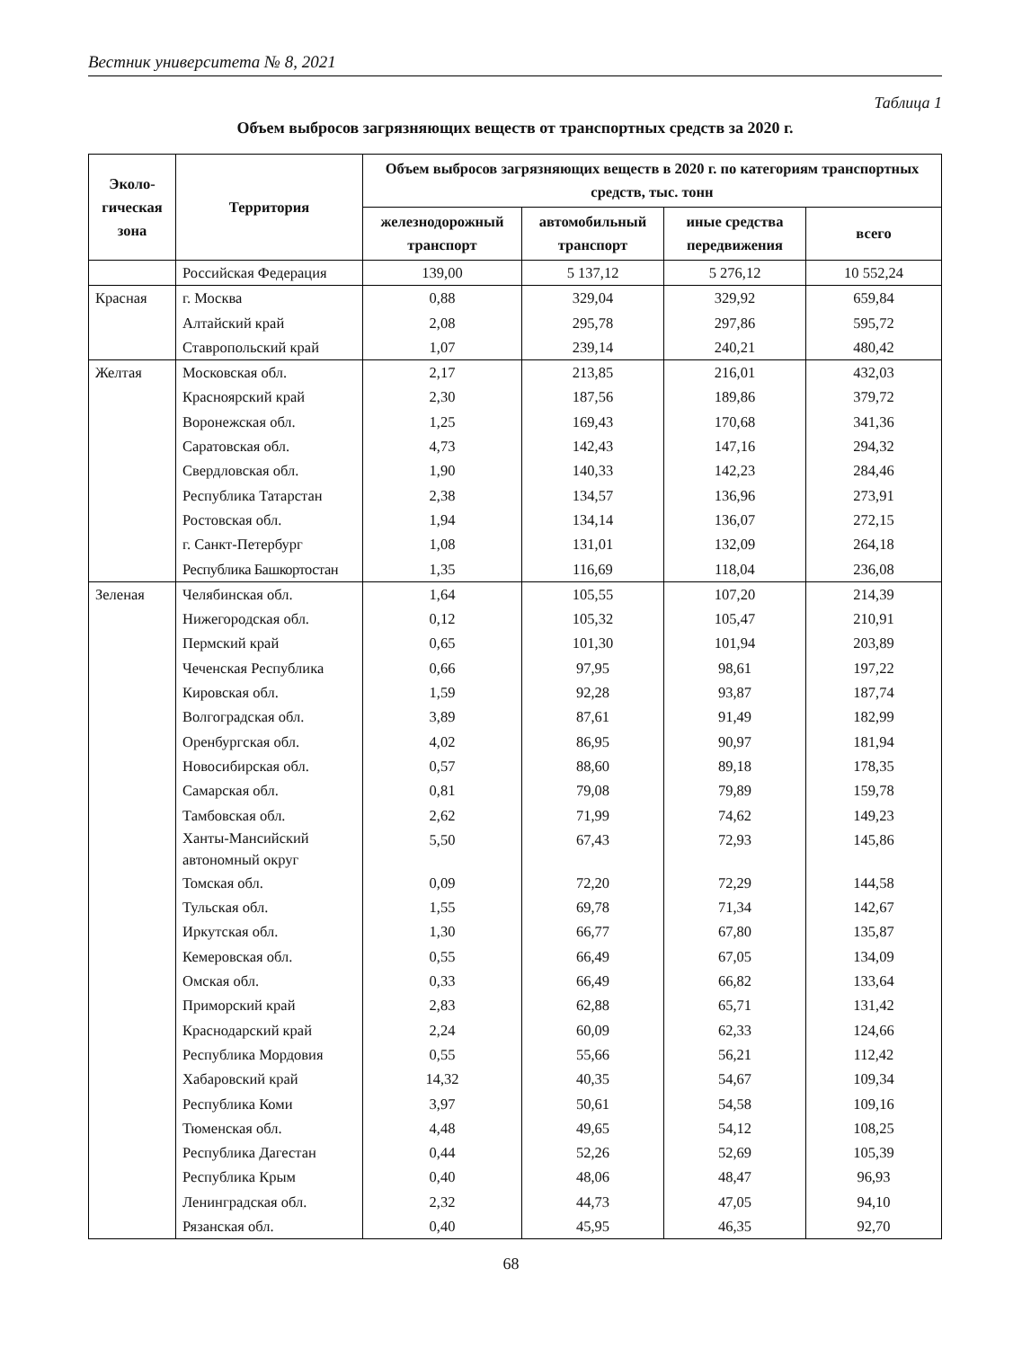Вестник университета № 8, 2021
Таблица 1
Объем выбросов загрязняющих веществ от транспортных средств за 2020 г.
| Эколо- гическая зона | Территория | Объем выбросов загрязняющих веществ в 2020 г. по категориям транспортных средств, тыс. тонн | | | |
| --- | --- | --- | --- | --- | --- |
| | | железнодорожный транспорт | автомобильный транспорт | иные средства передвижения | всего |
| | Российская Федерация | 139,00 | 5 137,12 | 5 276,12 | 10 552,24 |
| Красная | г. Москва | 0,88 | 329,04 | 329,92 | 659,84 |
| | Алтайский край | 2,08 | 295,78 | 297,86 | 595,72 |
| | Ставропольский край | 1,07 | 239,14 | 240,21 | 480,42 |
| Желтая | Московская обл. | 2,17 | 213,85 | 216,01 | 432,03 |
| | Красноярский край | 2,30 | 187,56 | 189,86 | 379,72 |
| | Воронежская обл. | 1,25 | 169,43 | 170,68 | 341,36 |
| | Саратовская обл. | 4,73 | 142,43 | 147,16 | 294,32 |
| | Свердловская обл. | 1,90 | 140,33 | 142,23 | 284,46 |
| | Республика Татарстан | 2,38 | 134,57 | 136,96 | 273,91 |
| | Ростовская обл. | 1,94 | 134,14 | 136,07 | 272,15 |
| | г. Санкт-Петербург | 1,08 | 131,01 | 132,09 | 264,18 |
| | Республика Башкортостан | 1,35 | 116,69 | 118,04 | 236,08 |
| Зеленая | Челябинская обл. | 1,64 | 105,55 | 107,20 | 214,39 |
| | Нижегородская обл. | 0,12 | 105,32 | 105,47 | 210,91 |
| | Пермский край | 0,65 | 101,30 | 101,94 | 203,89 |
| | Чеченская Республика | 0,66 | 97,95 | 98,61 | 197,22 |
| | Кировская обл. | 1,59 | 92,28 | 93,87 | 187,74 |
| | Волгоградская обл. | 3,89 | 87,61 | 91,49 | 182,99 |
| | Оренбургская обл. | 4,02 | 86,95 | 90,97 | 181,94 |
| | Новосибирская обл. | 0,57 | 88,60 | 89,18 | 178,35 |
| | Самарская обл. | 0,81 | 79,08 | 79,89 | 159,78 |
| | Тамбовская обл. | 2,62 | 71,99 | 74,62 | 149,23 |
| | Ханты-Мансийский автономный округ | 5,50 | 67,43 | 72,93 | 145,86 |
| | Томская обл. | 0,09 | 72,20 | 72,29 | 144,58 |
| | Тульская обл. | 1,55 | 69,78 | 71,34 | 142,67 |
| | Иркутская обл. | 1,30 | 66,77 | 67,80 | 135,87 |
| | Кемеровская обл. | 0,55 | 66,49 | 67,05 | 134,09 |
| | Омская обл. | 0,33 | 66,49 | 66,82 | 133,64 |
| | Приморский край | 2,83 | 62,88 | 65,71 | 131,42 |
| | Краснодарский край | 2,24 | 60,09 | 62,33 | 124,66 |
| | Республика Мордовия | 0,55 | 55,66 | 56,21 | 112,42 |
| | Хабаровский край | 14,32 | 40,35 | 54,67 | 109,34 |
| | Республика Коми | 3,97 | 50,61 | 54,58 | 109,16 |
| | Тюменская обл. | 4,48 | 49,65 | 54,12 | 108,25 |
| | Республика Дагестан | 0,44 | 52,26 | 52,69 | 105,39 |
| | Республика Крым | 0,40 | 48,06 | 48,47 | 96,93 |
| | Ленинградская обл. | 2,32 | 44,73 | 47,05 | 94,10 |
| | Рязанская обл. | 0,40 | 45,95 | 46,35 | 92,70 |
68